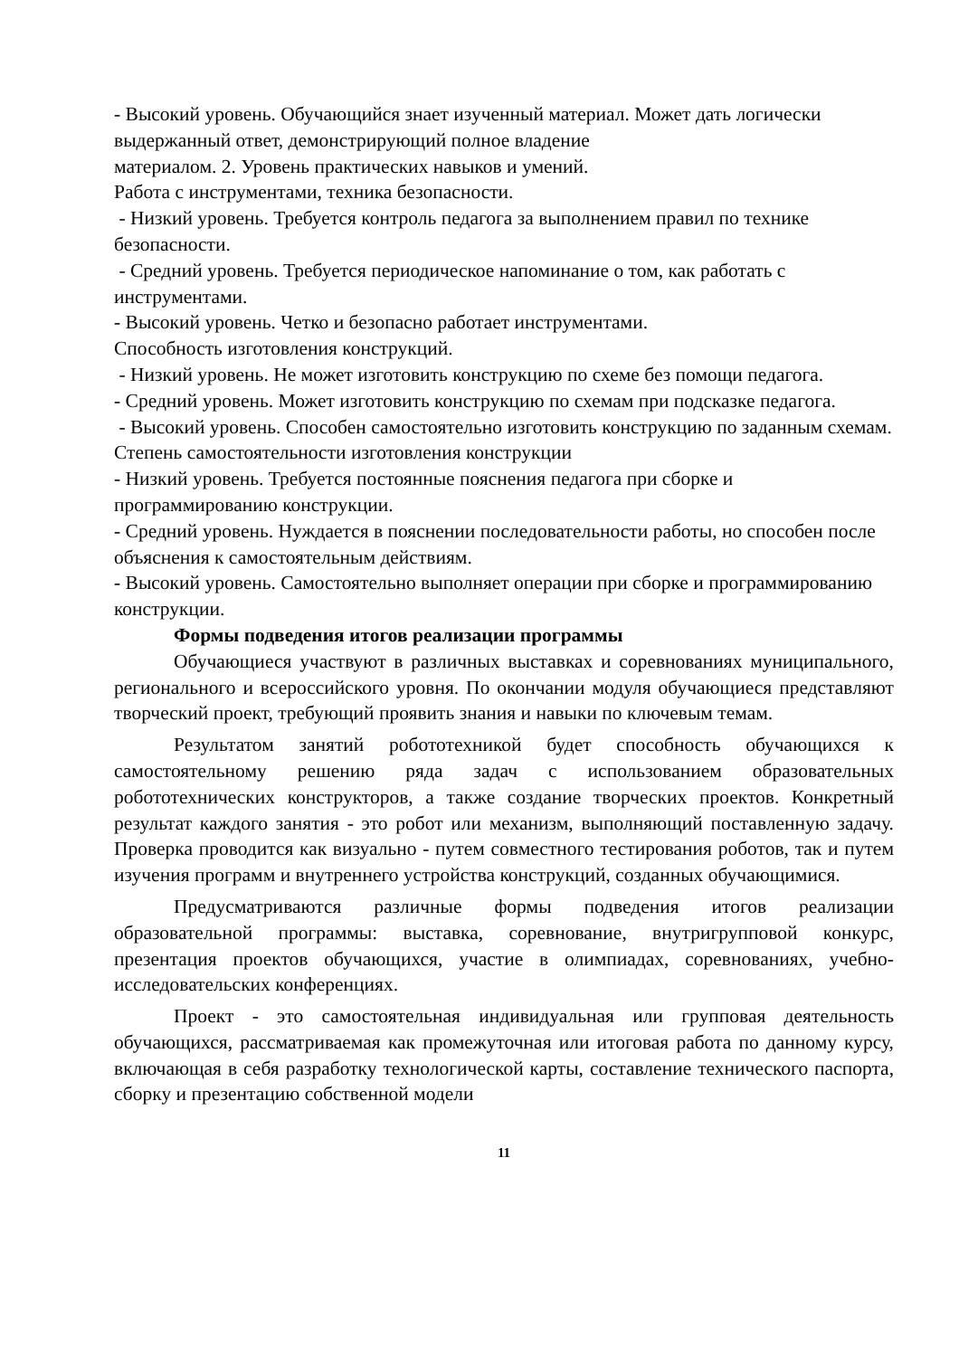- Высокий уровень. Обучающийся знает изученный материал. Может дать логически выдержанный ответ, демонстрирующий полное владение
материалом. 2. Уровень практических навыков и умений.
Работа с инструментами, техника безопасности.
- Низкий уровень. Требуется контроль педагога за выполнением правил по технике безопасности.
- Средний уровень. Требуется периодическое напоминание о том, как работать с инструментами.
- Высокий уровень. Четко и безопасно работает инструментами.
Способность изготовления конструкций.
- Низкий уровень. Не может изготовить конструкцию по схеме без помощи педагога.
- Средний уровень. Может изготовить конструкцию по схемам при подсказке педагога.
- Высокий уровень. Способен самостоятельно изготовить конструкцию по заданным схемам.
Степень самостоятельности изготовления конструкции
- Низкий уровень. Требуется постоянные пояснения педагога при сборке и программированию конструкции.
- Средний уровень. Нуждается в пояснении последовательности работы, но способен после объяснения к самостоятельным действиям.
- Высокий уровень. Самостоятельно выполняет операции при сборке и программированию конструкции.
Формы подведения итогов реализации программы
Обучающиеся участвуют в различных выставках и соревнованиях муниципального, регионального и всероссийского уровня. По окончании модуля обучающиеся представляют творческий проект, требующий проявить знания и навыки по ключевым темам.
Результатом занятий робототехникой будет способность обучающихся к самостоятельному решению ряда задач с использованием образовательных робототехнических конструкторов, а также создание творческих проектов. Конкретный результат каждого занятия - это робот или механизм, выполняющий поставленную задачу. Проверка проводится как визуально - путем совместного тестирования роботов, так и путем изучения программ и внутреннего устройства конструкций, созданных обучающимися.
Предусматриваются различные формы подведения итогов реализации образовательной программы: выставка, соревнование, внутригрупповой конкурс, презентация проектов обучающихся, участие в олимпиадах, соревнованиях, учебно-исследовательских конференциях.
Проект - это самостоятельная индивидуальная или групповая деятельность обучающихся, рассматриваемая как промежуточная или итоговая работа по данному курсу, включающая в себя разработку технологической карты, составление технического паспорта, сборку и презентацию собственной модели
11